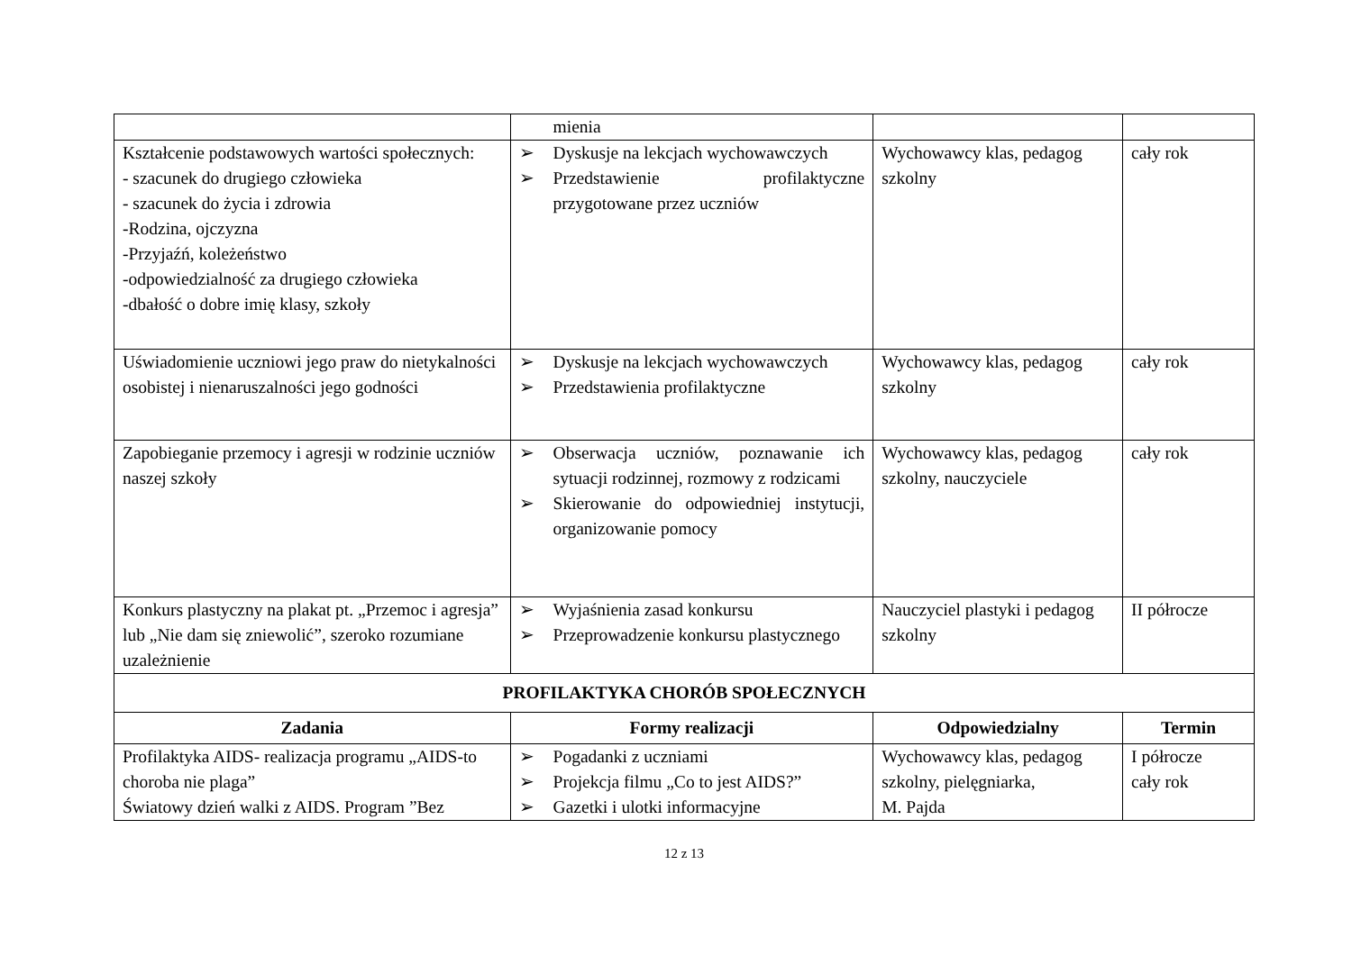| | mienia | | |
| Kształcenie podstawowych wartości społecznych: - szacunek do drugiego człowieka - szacunek do życia i zdrowia -Rodzina, ojczyzna -Przyjaźń, koleżeństwo -odpowiedzialność za drugiego człowieka -dbałość o dobre imię klasy, szkoły | ➢ Dyskusje na lekcjach wychowawczych ➢ Przedstawienie profilaktyczne przygotowane przez uczniów | Wychowawcy klas, pedagog szkolny | cały rok |
| Uświadomienie uczniowi jego praw do nietykalności osobistej i nienaruszalności jego godności | ➢ Dyskusje na lekcjach wychowawczych ➢ Przedstawienia profilaktyczne | Wychowawcy klas, pedagog szkolny | cały rok |
| Zapobieganie przemocy i agresji w rodzinie uczniów naszej szkoły | ➢ Obserwacja uczniów, poznawanie ich sytuacji rodzinnej, rozmowy z rodzicami ➢ Skierowanie do odpowiedniej instytucji, organizowanie pomocy | Wychowawcy klas, pedagog szkolny, nauczyciele | cały rok |
| Konkurs plastyczny na plakat pt. „Przemoc i agresja” lub „Nie dam się zniewolić”, szeroko rozumiane uzależnienie | ➢ Wyjaśnienia zasad konkursu ➢ Przeprowadzenie konkursu plastycznego | Nauczyciel plastyki i pedagog szkolny | II półrocze |
| PROFILAKTYKA CHORÓB SPOŁECZNYCH | | | |
| Zadania | Formy realizacji | Odpowiedzialny | Termin |
| Profilaktyka AIDS- realizacja programu „AIDS-to choroba nie plaga” Światowy dzień walki z AIDS. Program ”Bez | ➢ Pogadanki z uczniami ➢ Projekcja filmu „Co to jest AIDS?” ➢ Gazetki i ulotki informacyjne | Wychowawcy klas, pedagog szkolny, pielęgniarka, M. Pajda | I półrocze cały rok |
12 z 13